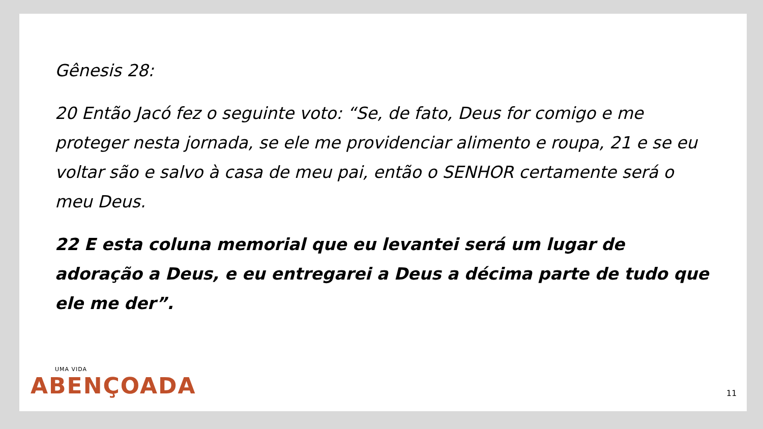Gênesis 28:
20 Então Jacó fez o seguinte voto: “Se, de fato, Deus for comigo e me proteger nesta jornada, se ele me providenciar alimento e roupa, 21 e se eu voltar são e salvo à casa de meu pai, então o SENHOR certamente será o meu Deus.
22 E esta coluna memorial que eu levantei será um lugar de adoração a Deus, e eu entregarei a Deus a décima parte de tudo que ele me der”.
UMA VIDA
ABENÇOADA
11